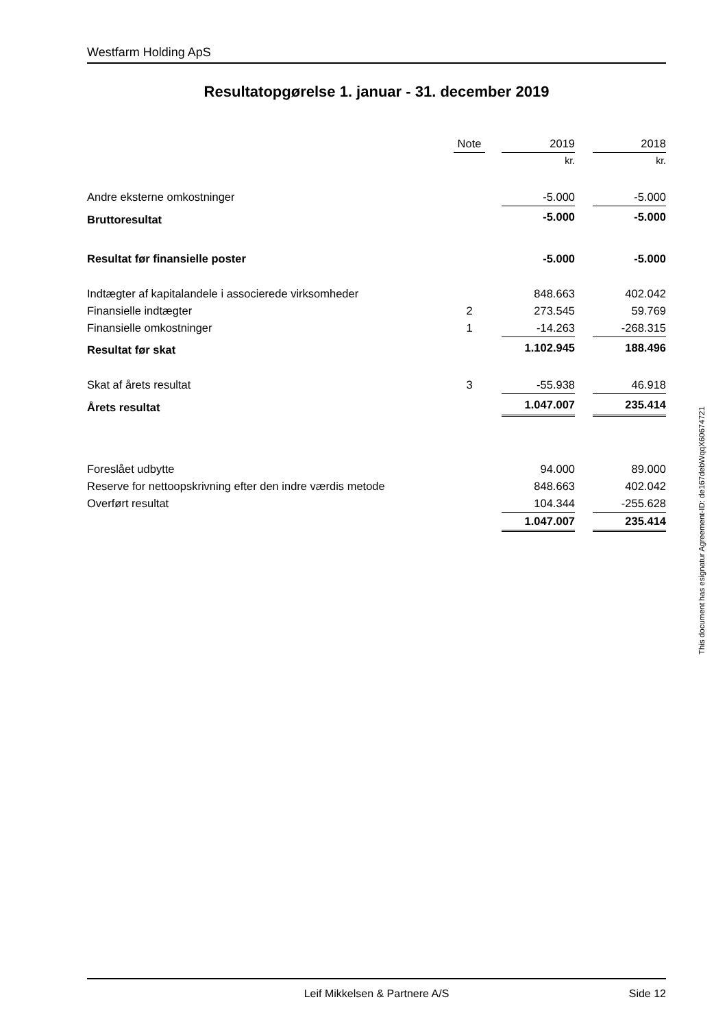Westfarm Holding ApS
Resultatopgørelse 1. januar - 31. december 2019
| | Note | | 2019 | | 2018 |
| --- | --- | --- | --- | --- | --- |
| | | | kr. | | kr. |
| Andre eksterne omkostninger | | | -5.000 | | -5.000 |
| Bruttoresultat | | | -5.000 | | -5.000 |
| Resultat før finansielle poster | | | -5.000 | | -5.000 |
| Indtægter af kapitalandele i associerede virksomheder | | | 848.663 | | 402.042 |
| Finansielle indtægter | 2 | | 273.545 | | 59.769 |
| Finansielle omkostninger | 1 | | -14.263 | | -268.315 |
| Resultat før skat | | | 1.102.945 | | 188.496 |
| Skat af årets resultat | 3 | | -55.938 | | 46.918 |
| Årets resultat | | | 1.047.007 | | 235.414 |
| Foreslået udbytte | | | 94.000 | | 89.000 |
| Reserve for nettoopskrivning efter den indre værdis metode | | | 848.663 | | 402.042 |
| Overført resultat | | | 104.344 | | -255.628 |
| | | | 1.047.007 | | 235.414 |
This document has esignatur Agreement-ID: de167debWqqX60674721
Leif Mikkelsen & Partnere A/S Side 12